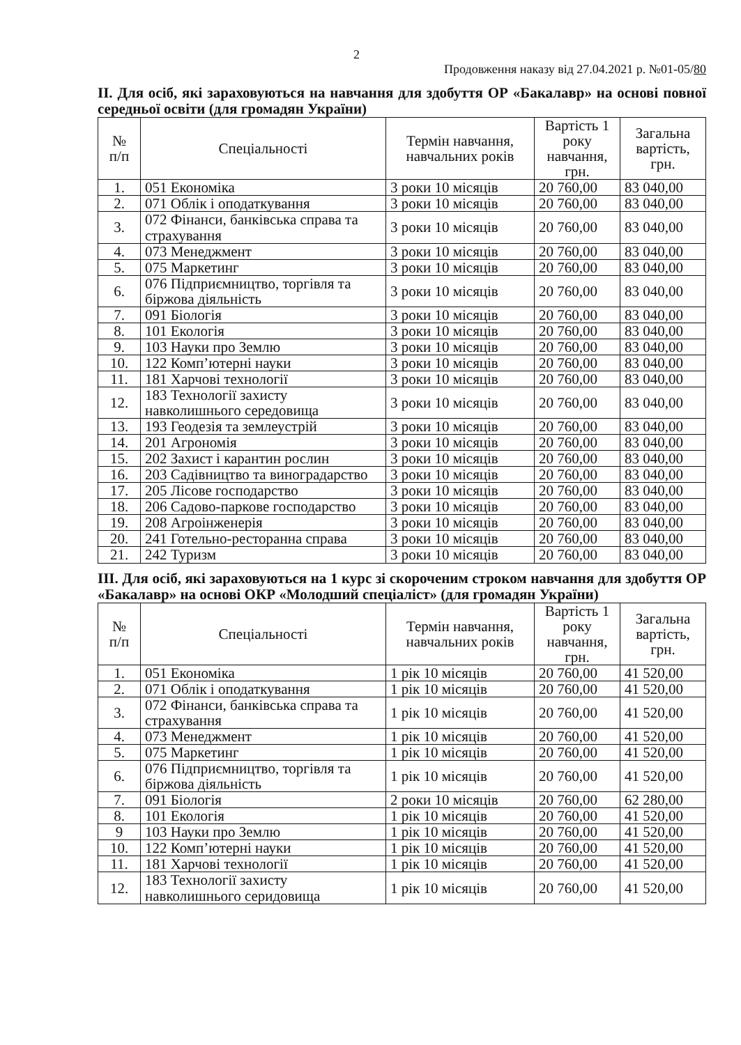2
Продовження наказу від 27.04.2021 р. №01-05/80
ІІ. Для осіб, які зараховуються на навчання для здобуття ОР «Бакалавр» на основі повної середньої освіти (для громадян України)
| № п/п | Спеціальності | Термін навчання, навчальних років | Вартість 1 року навчання, грн. | Загальна вартість, грн. |
| --- | --- | --- | --- | --- |
| 1. | 051 Економіка | 3 роки 10 місяців | 20 760,00 | 83 040,00 |
| 2. | 071 Облік і оподаткування | 3 роки 10 місяців | 20 760,00 | 83 040,00 |
| 3. | 072 Фінанси, банківська справа та страхування | 3 роки 10 місяців | 20 760,00 | 83 040,00 |
| 4. | 073 Менеджмент | 3 роки 10 місяців | 20 760,00 | 83 040,00 |
| 5. | 075 Маркетинг | 3 роки 10 місяців | 20 760,00 | 83 040,00 |
| 6. | 076 Підприємництво, торгівля та біржова діяльність | 3 роки 10 місяців | 20 760,00 | 83 040,00 |
| 7. | 091 Біологія | 3 роки 10 місяців | 20 760,00 | 83 040,00 |
| 8. | 101 Екологія | 3 роки 10 місяців | 20 760,00 | 83 040,00 |
| 9. | 103 Науки про Землю | 3 роки 10 місяців | 20 760,00 | 83 040,00 |
| 10. | 122 Комп’ютерні науки | 3 роки 10 місяців | 20 760,00 | 83 040,00 |
| 11. | 181 Харчові технології | 3 роки 10 місяців | 20 760,00 | 83 040,00 |
| 12. | 183 Технології захисту навколишнього середовища | 3 роки 10 місяців | 20 760,00 | 83 040,00 |
| 13. | 193 Геодезія та землеустрій | 3 роки 10 місяців | 20 760,00 | 83 040,00 |
| 14. | 201 Агрономія | 3 роки 10 місяців | 20 760,00 | 83 040,00 |
| 15. | 202 Захист і карантин рослин | 3 роки 10 місяців | 20 760,00 | 83 040,00 |
| 16. | 203 Садівництво та виноградарство | 3 роки 10 місяців | 20 760,00 | 83 040,00 |
| 17. | 205 Лісове господарство | 3 роки 10 місяців | 20 760,00 | 83 040,00 |
| 18. | 206 Садово-паркове господарство | 3 роки 10 місяців | 20 760,00 | 83 040,00 |
| 19. | 208 Агроінженерія | 3 роки 10 місяців | 20 760,00 | 83 040,00 |
| 20. | 241 Готельно-ресторанна справа | 3 роки 10 місяців | 20 760,00 | 83 040,00 |
| 21. | 242 Туризм | 3 роки 10 місяців | 20 760,00 | 83 040,00 |
ІІІ. Для осіб, які зараховуються на 1 курс зі скороченим строком навчання для здобуття ОР «Бакалавр» на основі ОКР «Молодший спеціаліст» (для громадян України)
| № п/п | Спеціальності | Термін навчання, навчальних років | Вартість 1 року навчання, грн. | Загальна вартість, грн. |
| --- | --- | --- | --- | --- |
| 1. | 051 Економіка | 1 рік 10 місяців | 20 760,00 | 41 520,00 |
| 2. | 071 Облік і оподаткування | 1 рік 10 місяців | 20 760,00 | 41 520,00 |
| 3. | 072 Фінанси, банківська справа та страхування | 1 рік 10 місяців | 20 760,00 | 41 520,00 |
| 4. | 073 Менеджмент | 1 рік 10 місяців | 20 760,00 | 41 520,00 |
| 5. | 075 Маркетинг | 1 рік 10 місяців | 20 760,00 | 41 520,00 |
| 6. | 076 Підприємництво, торгівля та біржова діяльність | 1 рік 10 місяців | 20 760,00 | 41 520,00 |
| 7. | 091 Біологія | 2 роки 10 місяців | 20 760,00 | 62 280,00 |
| 8. | 101 Екологія | 1 рік 10 місяців | 20 760,00 | 41 520,00 |
| 9 | 103 Науки про Землю | 1 рік 10 місяців | 20 760,00 | 41 520,00 |
| 10. | 122 Комп’ютерні науки | 1 рік 10 місяців | 20 760,00 | 41 520,00 |
| 11. | 181 Харчові технології | 1 рік 10 місяців | 20 760,00 | 41 520,00 |
| 12. | 183 Технології захисту навколишнього серидовища | 1 рік 10 місяців | 20 760,00 | 41 520,00 |